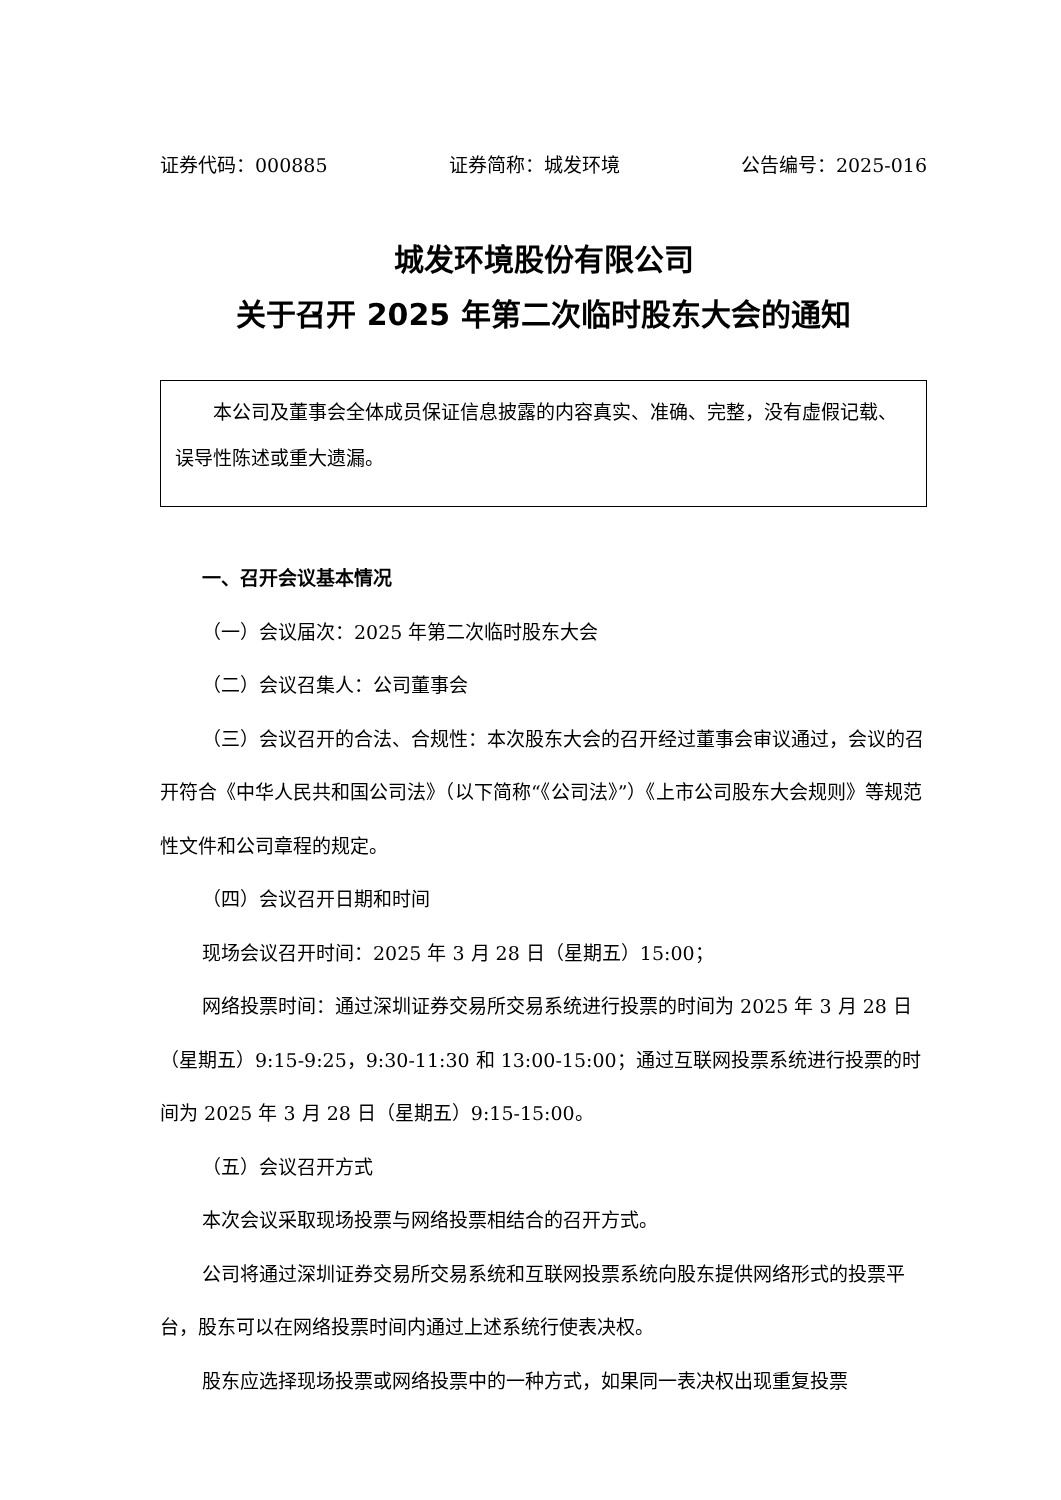证券代码：000885 证券简称：城发环境 公告编号：2025-016
城发环境股份有限公司
关于召开 2025 年第二次临时股东大会的通知
本公司及董事会全体成员保证信息披露的内容真实、准确、完整，没有虚假记载、误导性陈述或重大遗漏。
一、召开会议基本情况
（一）会议届次：2025 年第二次临时股东大会
（二）会议召集人：公司董事会
（三）会议召开的合法、合规性：本次股东大会的召开经过董事会审议通过，会议的召开符合《中华人民共和国公司法》（以下简称“《公司法》”）《上市公司股东大会规则》等规范性文件和公司章程的规定。
（四）会议召开日期和时间
现场会议召开时间：2025 年 3 月 28 日（星期五）15:00；
网络投票时间：通过深圳证券交易所交易系统进行投票的时间为 2025 年 3 月 28 日（星期五）9:15-9:25，9:30-11:30 和 13:00-15:00；通过互联网投票系统进行投票的时间为 2025 年 3 月 28 日（星期五）9:15-15:00。
（五）会议召开方式
本次会议采取现场投票与网络投票相结合的召开方式。
公司将通过深圳证券交易所交易系统和互联网投票系统向股东提供网络形式的投票平台，股东可以在网络投票时间内通过上述系统行使表决权。
股东应选择现场投票或网络投票中的一种方式，如果同一表决权出现重复投票